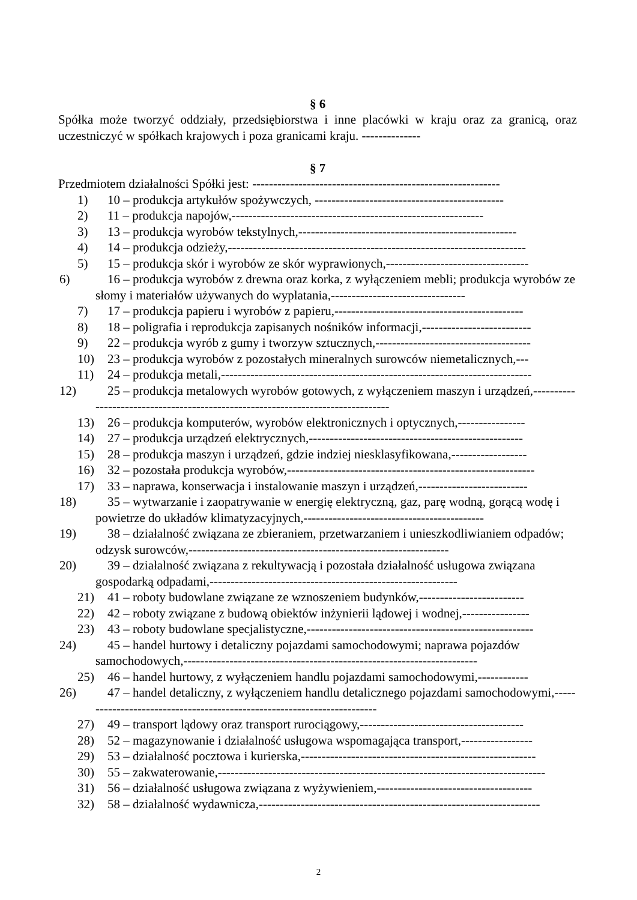§ 6
Spółka może tworzyć oddziały, przedsiębiorstwa i inne placówki w kraju oraz za granicą, oraz uczestniczyć w spółkach krajowych i poza granicami kraju. --------------
§ 7
Przedmiotem działalności Spółki jest: -----------------------------------------------------------
1) 10 – produkcja artykułów spożywczych, ---------------------------------------------
2) 11 – produkcja napojów,------------------------------------------------------------
3) 13 – produkcja wyrobów tekstylnych,----------------------------------------------------
4) 14 – produkcja odzieży,-----------------------------------------------------------------------
5) 15 – produkcja skór i wyrobów ze skór wyprawionych,----------------------------------
6) 16 – produkcja wyrobów z drewna oraz korka, z wyłączeniem mebli; produkcja wyrobów ze słomy i materiałów używanych do wyplatania,--------------------------------
7) 17 – produkcja papieru i wyrobów z papieru,---------------------------------------------
8) 18 – poligrafia i reprodukcja zapisanych nośników informacji,--------------------------
9) 22 – produkcja wyrób z gumy i tworzyw sztucznych,-------------------------------------
10) 23 – produkcja wyrobów z pozostałych mineralnych surowców niemetalicznych,---
11) 24 – produkcja metali,--------------------------------------------------------------------------
12) 25 – produkcja metalowych wyrobów gotowych, z wyłączeniem maszyn i urządzeń,--------------------------------------------------------------------------------
13) 26 – produkcja komputerów, wyrobów elektronicznych i optycznych,----------------
14) 27 – produkcja urządzeń elektrycznych,---------------------------------------------------
15) 28 – produkcja maszyn i urządzeń, gdzie indziej niesklasyfikowana,------------------
16) 32 – pozostała produkcja wyrobów,-----------------------------------------------------------
17) 33 – naprawa, konserwacja i instalowanie maszyn i urządzeń,--------------------------
18) 35 – wytwarzanie i zaopatrywanie w energię elektryczną, gaz, parę wodną, gorącą wodę i powietrze do układów klimatyzacyjnych,-------------------------------------------
19) 38 – działalność związana ze zbieraniem, przetwarzaniem i unieszkodliwianiem odpadów; odzysk surowców,--------------------------------------------------------------
20) 39 – działalność związana z rekultywacją i pozostała działalność usługowa związana gospodarką odpadami,-----------------------------------------------------------
21) 41 – roboty budowlane związane ze wznoszeniem budynków,-------------------------
22) 42 – roboty związane z budową obiektów inżynierii lądowej i wodnej,----------------
23) 43 – roboty budowlane specjalistyczne,------------------------------------------------------
24) 45 – handel hurtowy i detaliczny pojazdami samochodowymi; naprawa pojazdów samochodowych,----------------------------------------------------------------------
25) 46 – handel hurtowy, z wyłączeniem handlu pojazdami samochodowymi,------------
26) 47 – handel detaliczny, z wyłączeniem handlu detalicznego pojazdami samochodowymi,------------------------------------------------------------------------
27) 49 – transport lądowy oraz transport rurociągowy,---------------------------------------
28) 52 – magazynowanie i działalność usługowa wspomagająca transport,-----------------
29) 53 – działalność pocztowa i kurierska,--------------------------------------------------------
30) 55 – zakwaterowanie,------------------------------------------------------------------------------
31) 56 – działalność usługowa związana z wyżywieniem,-------------------------------------
32) 58 – działalność wydawnicza,-------------------------------------------------------------------
2